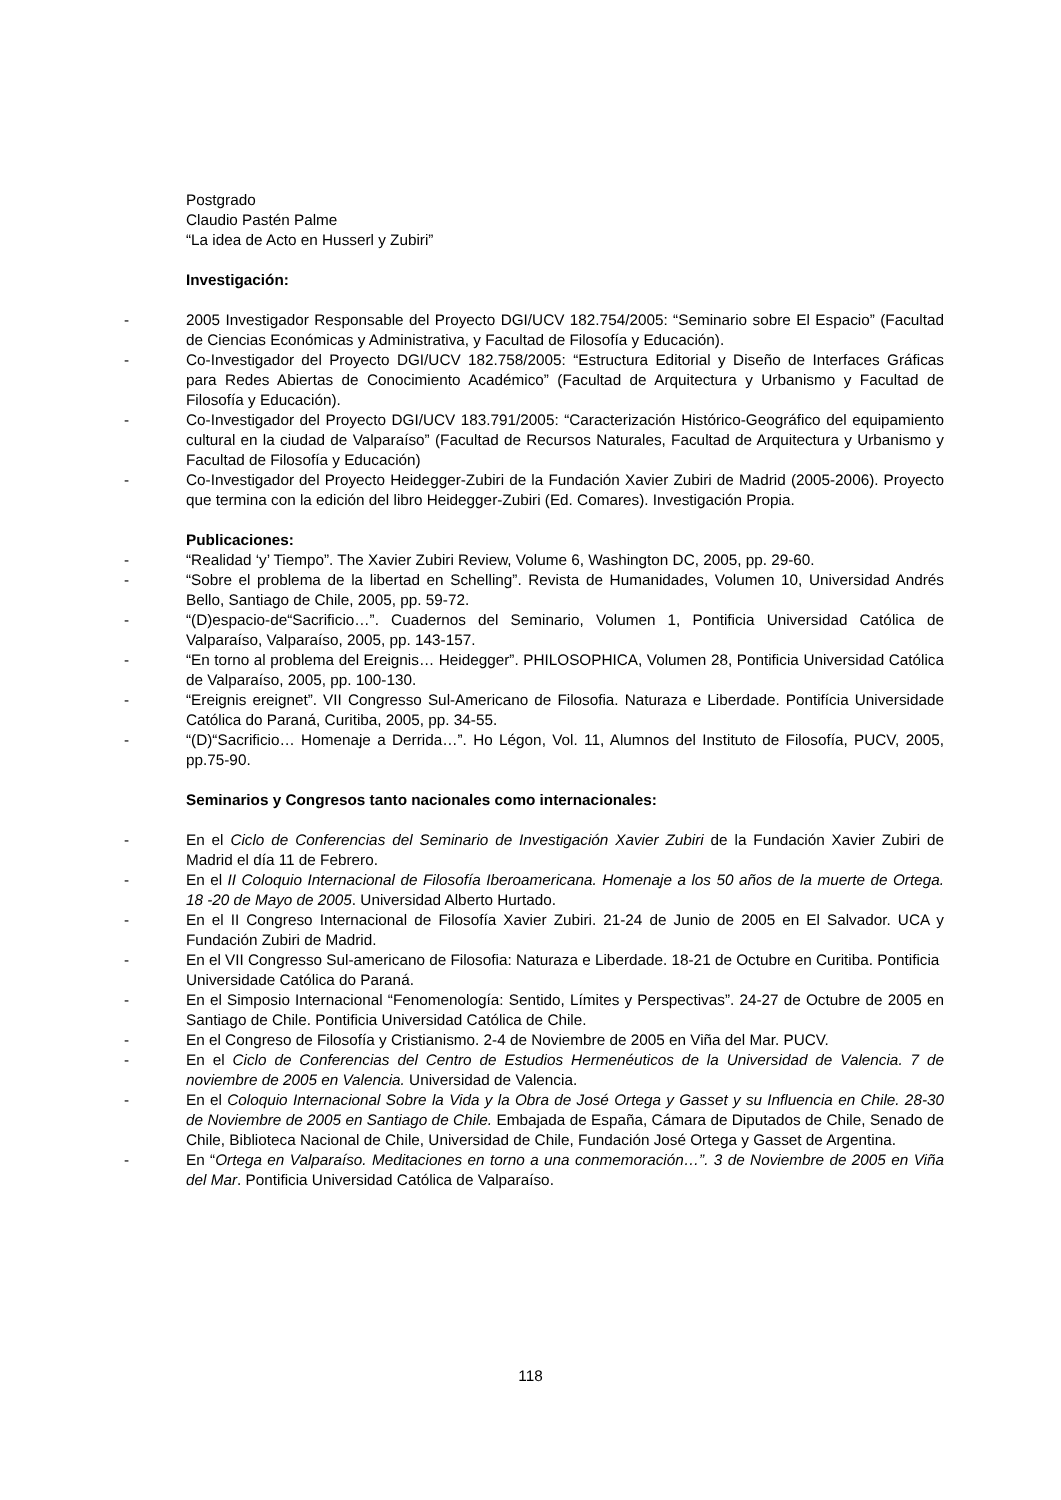Postgrado
Claudio Pastén Palme
“La idea de Acto en Husserl y Zubiri”
Investigación:
- 2005 Investigador Responsable del Proyecto DGI/UCV 182.754/2005: “Seminario sobre El Espacio” (Facultad de Ciencias Económicas y Administrativa, y Facultad de Filosofía y Educación).
- Co-Investigador del Proyecto DGI/UCV 182.758/2005: “Estructura Editorial y Diseño de Interfaces Gráficas para Redes Abiertas de Conocimiento Académico” (Facultad de Arquitectura y Urbanismo y Facultad de Filosofía y Educación).
- Co-Investigador del Proyecto DGI/UCV 183.791/2005: “Caracterización Histórico-Geográfico del equipamiento cultural en la ciudad de Valparaíso” (Facultad de Recursos Naturales, Facultad de Arquitectura y Urbanismo y Facultad de Filosofía y Educación)
- Co-Investigador del Proyecto Heidegger-Zubiri de la Fundación Xavier Zubiri de Madrid (2005-2006). Proyecto que termina con la edición del libro Heidegger-Zubiri (Ed. Comares). Investigación Propia.
Publicaciones:
- “Realidad ‘y’ Tiempo”. The Xavier Zubiri Review, Volume 6, Washington DC, 2005, pp. 29-60.
- “Sobre el problema de la libertad en Schelling”. Revista de Humanidades, Volumen 10, Universidad Andrés Bello, Santiago de Chile, 2005, pp. 59-72.
- “(D)espacio-de“Sacrificio…”. Cuadernos del Seminario, Volumen 1, Pontificia Universidad Católica de Valparaíso, Valparaíso, 2005, pp. 143-157.
- “En torno al problema del Ereignis… Heidegger”. PHILOSOPHICA, Volumen 28, Pontificia Universidad Católica de Valparaíso, 2005, pp. 100-130.
- “Ereignis ereignet”. VII Congresso Sul-Americano de Filosofia. Naturaza e Liberdade. Pontifícia Universidade Católica do Paraná, Curitiba, 2005, pp. 34-55.
- “(D)“Sacrificio… Homenaje a Derrida…”. Ho Légon, Vol. 11, Alumnos del Instituto de Filosofía, PUCV, 2005, pp.75-90.
Seminarios y Congresos tanto nacionales como internacionales:
- En el Ciclo de Conferencias del Seminario de Investigación Xavier Zubiri de la Fundación Xavier Zubiri de Madrid el día 11 de Febrero.
- En el II Coloquio Internacional de Filosofía Iberoamericana. Homenaje a los 50 años de la muerte de Ortega. 18 -20 de Mayo de 2005. Universidad Alberto Hurtado.
- En el II Congreso Internacional de Filosofía Xavier Zubiri. 21-24 de Junio de 2005 en El Salvador. UCA y Fundación Zubiri de Madrid.
- En el VII Congresso Sul-americano de Filosofia: Naturaza e Liberdade. 18-21 de Octubre en Curitiba. Pontificia Universidade Católica do Paraná.
- En el Simposio Internacional “Fenomenología: Sentido, Límites y Perspectivas”. 24-27 de Octubre de 2005 en Santiago de Chile. Pontificia Universidad Católica de Chile.
- En el Congreso de Filosofía y Cristianismo. 2-4 de Noviembre de 2005 en Viña del Mar. PUCV.
- En el Ciclo de Conferencias del Centro de Estudios Hermenéuticos de la Universidad de Valencia. 7 de noviembre de 2005 en Valencia. Universidad de Valencia.
- En el Coloquio Internacional Sobre la Vida y la Obra de José Ortega y Gasset y su Influencia en Chile. 28-30 de Noviembre de 2005 en Santiago de Chile. Embajada de España, Cámara de Diputados de Chile, Senado de Chile, Biblioteca Nacional de Chile, Universidad de Chile, Fundación José Ortega y Gasset de Argentina.
- En “Ortega en Valparaíso. Meditaciones en torno a una conmemoración…”. 3 de Noviembre de 2005 en Viña del Mar. Pontificia Universidad Católica de Valparaíso.
118